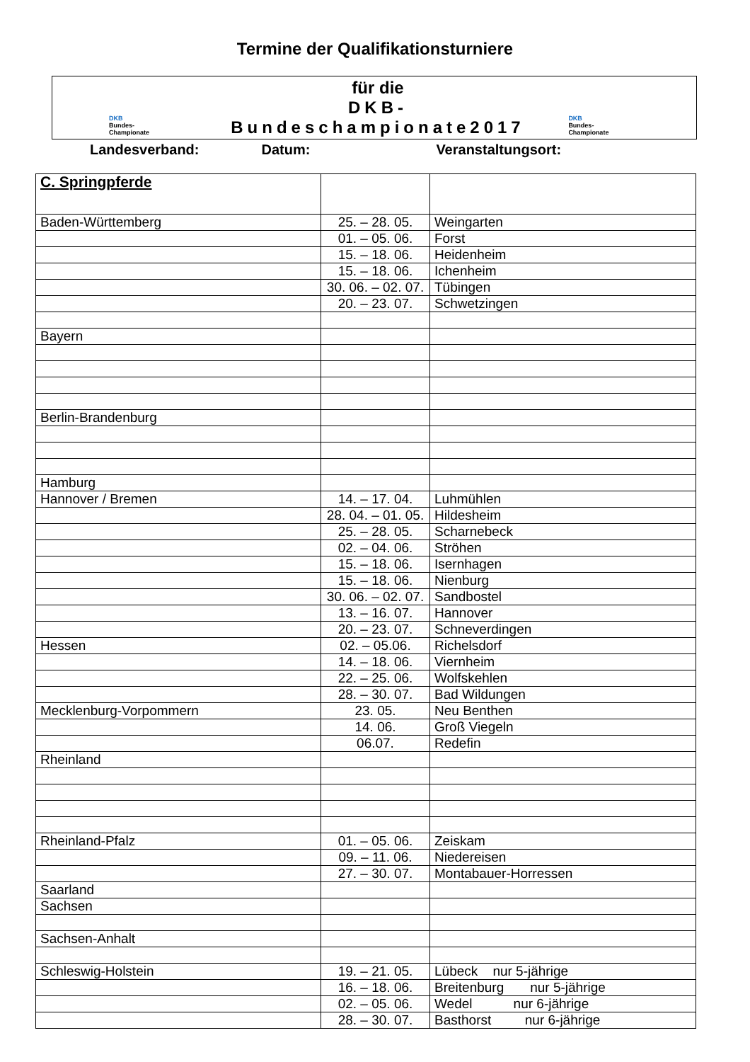Termine der Qualifikationsturniere
DKB
Bundes-
Championate
für die
DKB- Bundeschampionate2017
DKB
Bundes-
Championate
Landesverband: Datum: Veranstaltungsort:
| C. Springpferde | | |
| Baden-Württemberg | 25. – 28. 05. | Weingarten |
| | 01. – 05. 06. | Forst |
| | 15. – 18. 06. | Heidenheim |
| | 15. – 18. 06. | Ichenheim |
| | 30. 06. – 02. 07. | Tübingen |
| | 20. – 23. 07. | Schwetzingen |
| Bayern | | |
| Berlin-Brandenburg | | |
| Hamburg | | |
| Hannover / Bremen | 14. – 17. 04. | Luhmühlen |
| | 28. 04. – 01. 05. | Hildesheim |
| | 25. – 28. 05. | Scharnebeck |
| | 02. – 04. 06. | Ströhen |
| | 15. – 18. 06. | Isernhagen |
| | 15. – 18. 06. | Nienburg |
| | 30. 06. – 02. 07. | Sandbostel |
| | 13. – 16. 07. | Hannover |
| | 20. – 23. 07. | Schneverdingen |
| Hessen | 02. – 05.06. | Richelsdorf |
| | 14. – 18. 06. | Viernheim |
| | 22. – 25. 06. | Wolfskehlen |
| | 28. – 30. 07. | Bad Wildungen |
| Mecklenburg-Vorpommern | 23. 05. | Neu Benthen |
| | 14. 06. | Groß Viegeln |
| | 06.07. | Redefin |
| Rheinland | | |
| Rheinland-Pfalz | 01. – 05. 06. | Zeiskam |
| | 09. – 11. 06. | Niedereisen |
| | 27. – 30. 07. | Montabauer-Horressen |
| Saarland | | |
| Sachsen | | |
| Sachsen-Anhalt | | |
| Schleswig-Holstein | 19. – 21. 05. | Lübeck nur 5-jährige |
| | 16. – 18. 06. | Breitenburg nur 5-jährige |
| | 02. – 05. 06. | Wedel nur 6-jährige |
| | 28. – 30. 07. | Basthorst nur 6-jährige |